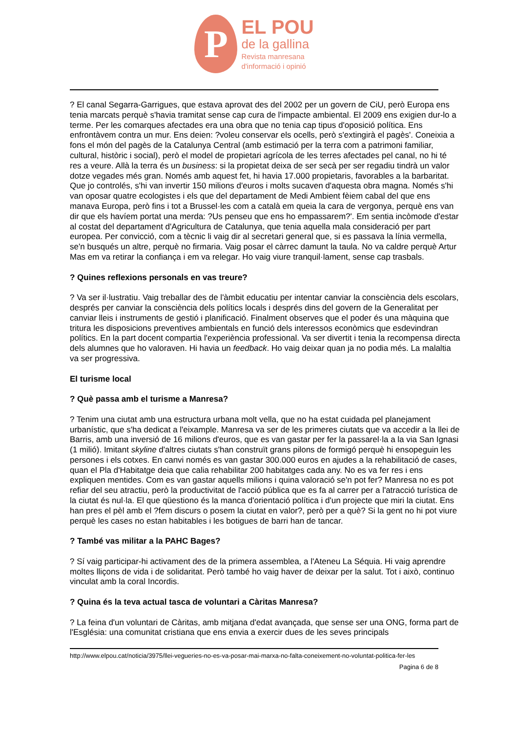P
EL POU
de la gallina
Revista manresana
d'informació i opinió
? El canal Segarra-Garrigues, que estava aprovat des del 2002 per un govern de CiU, però Europa ens tenia marcats perquè s'havia tramitat sense cap cura de l'impacte ambiental. El 2009 ens exigien dur-lo a terme. Per les comarques afectades era una obra que no tenia cap tipus d'oposició política. Ens enfrontàvem contra un mur. Ens deien: ?voleu conservar els ocells, però s'extingirà el pagès'. Coneixia a fons el món del pagès de la Catalunya Central (amb estimació per la terra com a patrimoni familiar, cultural, històric i social), però el model de propietari agrícola de les terres afectades pel canal, no hi té res a veure. Allà la terra és un business: si la propietat deixa de ser secà per ser regadiu tindrà un valor dotze vegades més gran. Només amb aquest fet, hi havia 17.000 propietaris, favorables a la barbaritat. Que jo controlés, s'hi van invertir 150 milions d'euros i molts sucaven d'aquesta obra magna. Només s'hi van oposar quatre ecologistes i els que del departament de Medi Ambient fèiem cabal del que ens manava Europa, però fins i tot a Brussel·les com a català em queia la cara de vergonya, perquè ens van dir que els havíem portat una merda: ?Us penseu que ens ho empassarem?'. Em sentia incòmode d'estar al costat del departament d'Agricultura de Catalunya, que tenia aquella mala consideració per part europea. Per convicció, com a tècnic li vaig dir al secretari general que, si es passava la línia vermella, se'n busqués un altre, perquè no firmaria. Vaig posar el càrrec damunt la taula. No va caldre perquè Artur Mas em va retirar la confiança i em va relegar. Ho vaig viure tranquil·lament, sense cap trasbals.
? Quines reflexions personals en vas treure?
? Va ser il·lustratiu. Vaig treballar des de l'àmbit educatiu per intentar canviar la consciència dels escolars, després per canviar la consciència dels polítics locals i després dins del govern de la Generalitat per canviar lleis i instruments de gestió i planificació. Finalment observes que el poder és una màquina que tritura les disposicions preventives ambientals en funció dels interessos econòmics que esdevindran polítics. En la part docent compartia l'experiència professional. Va ser divertit i tenia la recompensa directa dels alumnes que ho valoraven. Hi havia un feedback. Ho vaig deixar quan ja no podia més. La malaltia va ser progressiva.
El turisme local
? Què passa amb el turisme a Manresa?
? Tenim una ciutat amb una estructura urbana molt vella, que no ha estat cuidada pel planejament urbanístic, que s'ha dedicat a l'eixample. Manresa va ser de les primeres ciutats que va accedir a la llei de Barris, amb una inversió de 16 milions d'euros, que es van gastar per fer la passarel·la a la via San Ignasi (1 milió). Imitant skyline d'altres ciutats s'han construït grans pilons de formigó perquè hi ensopeguin les persones i els cotxes. En canvi només es van gastar 300.000 euros en ajudes a la rehabilitació de cases, quan el Pla d'Habitatge deia que calia rehabilitar 200 habitatges cada any. No es va fer res i ens expliquen mentides. Com es van gastar aquells milions i quina valoració se'n pot fer? Manresa no es pot refiar del seu atractiu, però la productivitat de l'acció pública que es fa al carrer per a l'atracció turística de la ciutat és nul·la. El que qüestiono és la manca d'orientació política i d'un projecte que miri la ciutat. Ens han pres el pèl amb el ?fem discurs o posem la ciutat en valor?, però per a què? Si la gent no hi pot viure perquè les cases no estan habitables i les botigues de barri han de tancar.
? També vas militar a la PAHC Bages?
? Sí vaig participar-hi activament des de la primera assemblea, a l'Ateneu La Séquia. Hi vaig aprendre moltes lliçons de vida i de solidaritat. Però també ho vaig haver de deixar per la salut. Tot i això, continuo vinculat amb la coral Incordis.
? Quina és la teva actual tasca de voluntari a Càritas Manresa?
? La feina d'un voluntari de Càritas, amb mitjana d'edat avançada, que sense ser una ONG, forma part de l'Església: una comunitat cristiana que ens envia a exercir dues de les seves principals
http://www.elpou.cat/noticia/3975/llei-vegueries-no-es-va-posar-mai-marxa-no-falta-coneixement-no-voluntat-politica-fer-les
Pagina 6 de 8